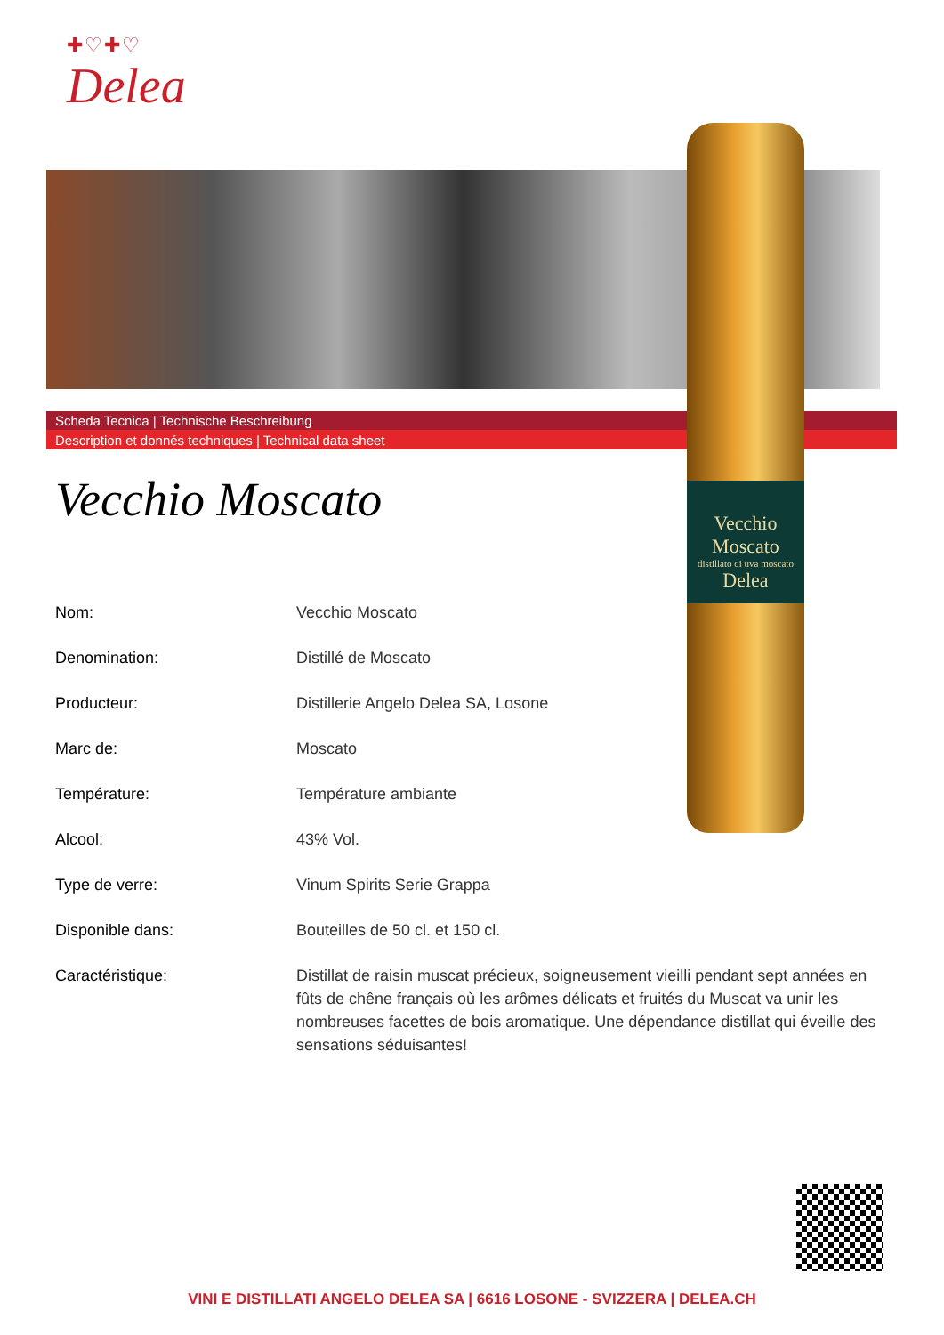✚♡✚♡
Delea
Scheda Tecnica | Technische Beschreibung
Description et donnés techniques | Technical data sheet
Vecchio Moscato
distillato di uva moscato
Delea
Vecchio Moscato
| Nom: | Vecchio Moscato |
| Denomination: | Distillé de Moscato |
| Producteur: | Distillerie Angelo Delea SA, Losone |
| Marc de: | Moscato |
| Température: | Température ambiante |
| Alcool: | 43% Vol. |
| Type de verre: | Vinum Spirits Serie Grappa |
| Disponible dans: | Bouteilles de 50 cl. et 150 cl. |
| Caractéristique: | Distillat de raisin muscat précieux, soigneusement vieilli pendant sept années en fûts de chêne français où les arômes délicats et fruités du Muscat va unir les nombreuses facettes de bois aromatique. Une dépendance distillat qui éveille des sensations séduisantes! |
VINI E DISTILLATI ANGELO DELEA SA | 6616 LOSONE - SVIZZERA | DELEA.CH